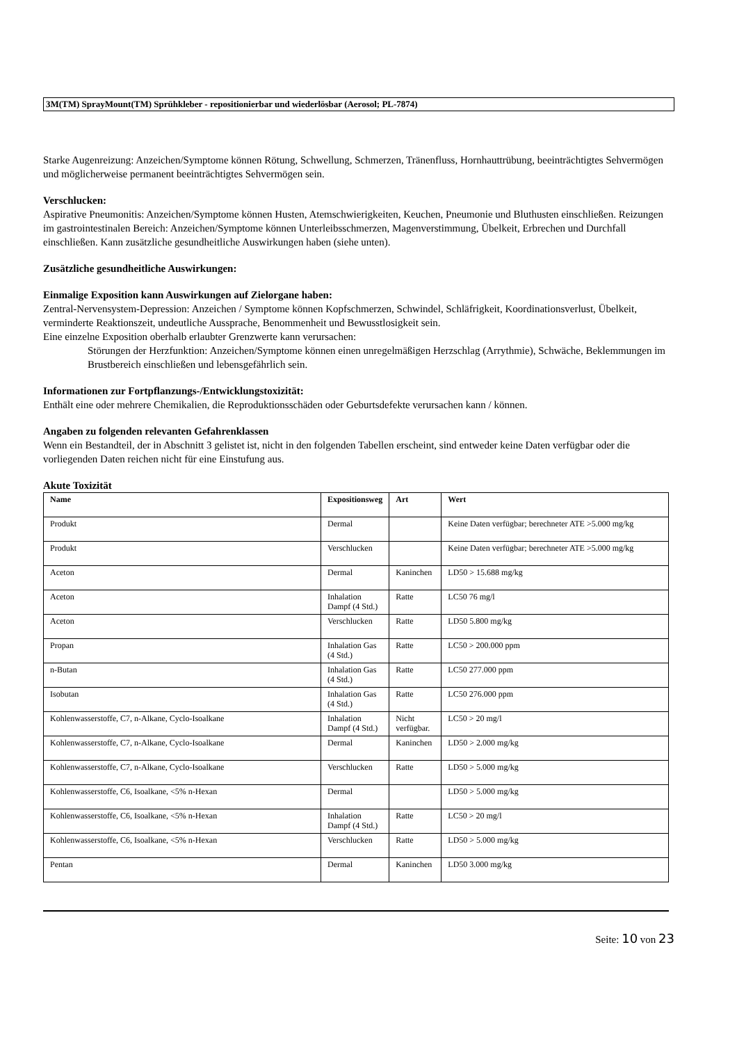3M(TM) SprayMount(TM) Sprühkleber - repositionierbar und wiederlösbar (Aerosol; PL-7874)
Starke Augenreizung: Anzeichen/Symptome können Rötung, Schwellung, Schmerzen, Tränenfluss, Hornhauttrübung, beeinträchtigtes Sehvermögen und möglicherweise permanent beeinträchtigtes Sehvermögen sein.
Verschlucken:
Aspirative Pneumonitis: Anzeichen/Symptome können Husten, Atemschwierigkeiten, Keuchen, Pneumonie und Bluthusten einschließen. Reizungen im gastrointestinalen Bereich: Anzeichen/Symptome können Unterleibsschmerzen, Magenverstimmung, Übelkeit, Erbrechen und Durchfall einschließen. Kann zusätzliche gesundheitliche Auswirkungen haben (siehe unten).
Zusätzliche gesundheitliche Auswirkungen:
Einmalige Exposition kann Auswirkungen auf Zielorgane haben:
Zentral-Nervensystem-Depression: Anzeichen / Symptome können Kopfschmerzen, Schwindel, Schläfrigkeit, Koordinationsverlust, Übelkeit, verminderte Reaktionszeit, undeutliche Aussprache, Benommenheit und Bewusstlosigkeit sein.
Eine einzelne Exposition oberhalb erlaubter Grenzwerte kann verursachen:
Störungen der Herzfunktion: Anzeichen/Symptome können einen unregelmäßigen Herzschlag (Arrythmie), Schwäche, Beklemmungen im Brustbereich einschließen und lebensgefährlich sein.
Informationen zur Fortpflanzungs-/Entwicklungstoxizität:
Enthält eine oder mehrere Chemikalien, die Reproduktionsschäden oder Geburtsdefekte verursachen kann / können.
Angaben zu folgenden relevanten Gefahrenklassen
Wenn ein Bestandteil, der in Abschnitt 3 gelistet ist, nicht in den folgenden Tabellen erscheint, sind entweder keine Daten verfügbar oder die vorliegenden Daten reichen nicht für eine Einstufung aus.
Akute Toxizität
| Name | Expositionsweg | Art | Wert |
| --- | --- | --- | --- |
| Produkt | Dermal | | Keine Daten verfügbar; berechneter ATE >5.000 mg/kg |
| Produkt | Verschlucken | | Keine Daten verfügbar; berechneter ATE >5.000 mg/kg |
| Aceton | Dermal | Kaninchen | LD50 > 15.688 mg/kg |
| Aceton | Inhalation Dampf (4 Std.) | Ratte | LC50 76 mg/l |
| Aceton | Verschlucken | Ratte | LD50 5.800 mg/kg |
| Propan | Inhalation Gas (4 Std.) | Ratte | LC50 > 200.000 ppm |
| n-Butan | Inhalation Gas (4 Std.) | Ratte | LC50 277.000 ppm |
| Isobutan | Inhalation Gas (4 Std.) | Ratte | LC50 276.000 ppm |
| Kohlenwasserstoffe, C7, n-Alkane, Cyclo-Isoalkane | Inhalation Dampf (4 Std.) | Nicht verfügbar. | LC50 > 20 mg/l |
| Kohlenwasserstoffe, C7, n-Alkane, Cyclo-Isoalkane | Dermal | Kaninchen | LD50 > 2.000 mg/kg |
| Kohlenwasserstoffe, C7, n-Alkane, Cyclo-Isoalkane | Verschlucken | Ratte | LD50 > 5.000 mg/kg |
| Kohlenwasserstoffe, C6, Isoalkane, <5% n-Hexan | Dermal | | LD50 > 5.000 mg/kg |
| Kohlenwasserstoffe, C6, Isoalkane, <5% n-Hexan | Inhalation Dampf (4 Std.) | Ratte | LC50 > 20 mg/l |
| Kohlenwasserstoffe, C6, Isoalkane, <5% n-Hexan | Verschlucken | Ratte | LD50 > 5.000 mg/kg |
| Pentan | Dermal | Kaninchen | LD50 3.000 mg/kg |
Seite: 10 von 23